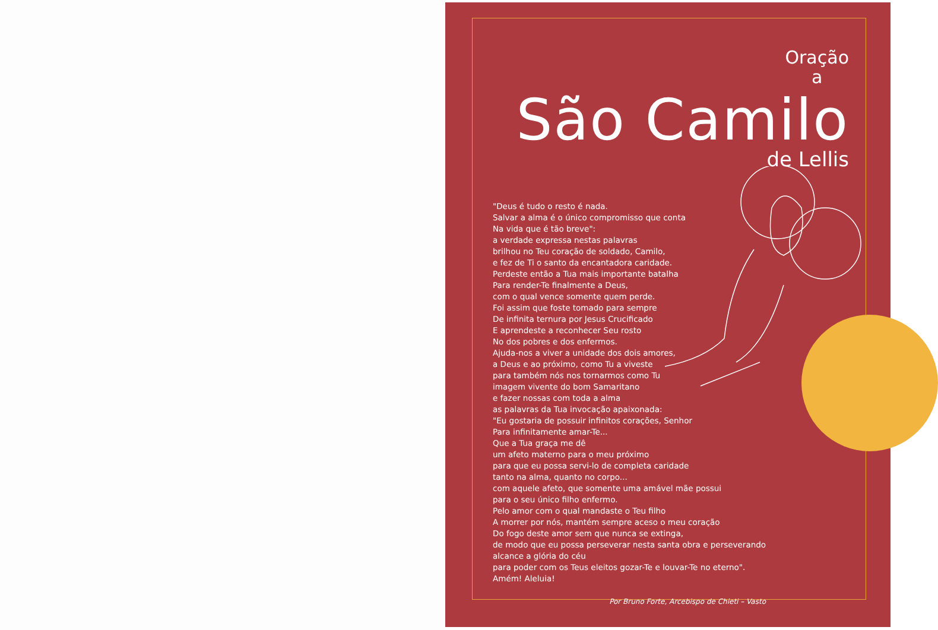Oração
a São Camilo
de Lellis
"Deus é tudo o resto é nada.
Salvar a alma é o único compromisso que conta
Na vida que é tão breve":
a verdade expressa nestas palavras
brilhou no Teu coração de soldado, Camilo,
e fez de Ti o santo da encantadora caridade.
Perdeste então a Tua mais importante batalha
Para render-Te finalmente a Deus,
com o qual vence somente quem perde.
Foi assim que foste tomado para sempre
De infinita ternura por Jesus Crucificado
E aprendeste a reconhecer Seu rosto
No dos pobres e dos enfermos.
Ajuda-nos a viver a unidade dos dois amores,
a Deus e ao próximo, como Tu a viveste
para também nós nos tornarmos como Tu
imagem vivente do bom Samaritano
e fazer nossas com toda a alma
as palavras da Tua invocação apaixonada:
"Eu gostaria de possuir infinitos corações, Senhor
Para infinitamente amar-Te...
Que a Tua graça me dê
um afeto materno para o meu próximo
para que eu possa servi-lo de completa caridade
tanto na alma, quanto no corpo...
com aquele afeto, que somente uma amável mãe possui
para o seu único filho enfermo.
Pelo amor com o qual mandaste o Teu filho
A morrer por nós, mantém sempre aceso o meu coração
Do fogo deste amor sem que nunca se extinga,
de modo que eu possa perseverar nesta santa obra e perseverando
alcance a glória do céu
para poder com os Teus eleitos gozar-Te e louvar-Te no eterno".
Amém! Aleluia!
Por Bruno Forte, Arcebispo de Chieti – Vasto